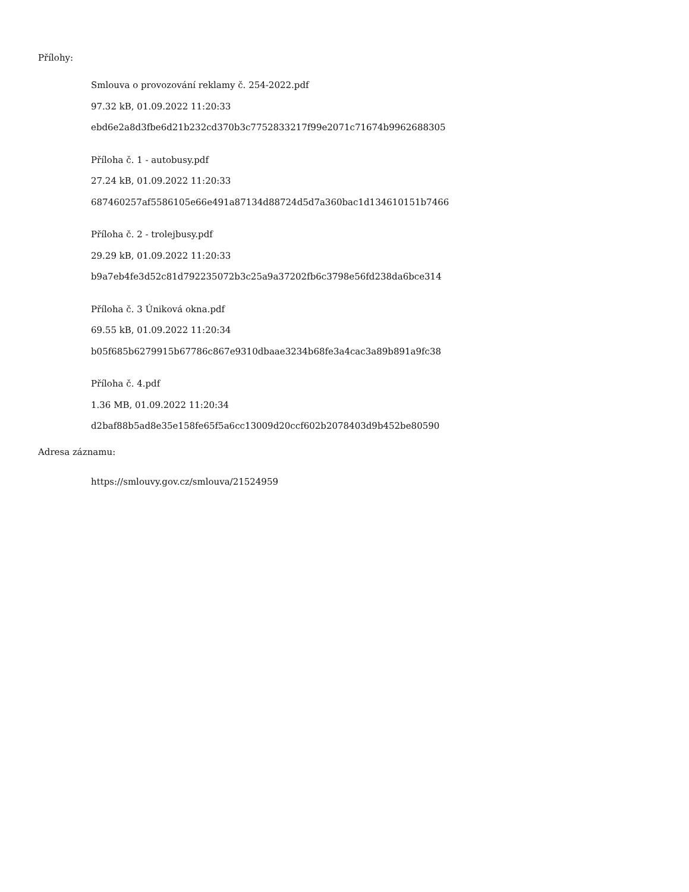Přílohy:
Smlouva o provozování reklamy č. 254-2022.pdf
97.32 kB, 01.09.2022 11:20:33
ebd6e2a8d3fbe6d21b232cd370b3c7752833217f99e2071c71674b9962688305
Příloha č. 1 - autobusy.pdf
27.24 kB, 01.09.2022 11:20:33
687460257af5586105e66e491a87134d88724d5d7a360bac1d134610151b7466
Příloha č. 2 - trolejbusy.pdf
29.29 kB, 01.09.2022 11:20:33
b9a7eb4fe3d52c81d792235072b3c25a9a37202fb6c3798e56fd238da6bce314
Příloha č. 3 Úniková okna.pdf
69.55 kB, 01.09.2022 11:20:34
b05f685b6279915b67786c867e9310dbaae3234b68fe3a4cac3a89b891a9fc38
Příloha č. 4.pdf
1.36 MB, 01.09.2022 11:20:34
d2baf88b5ad8e35e158fe65f5a6cc13009d20ccf602b2078403d9b452be80590
Adresa záznamu:
https://smlouvy.gov.cz/smlouva/21524959